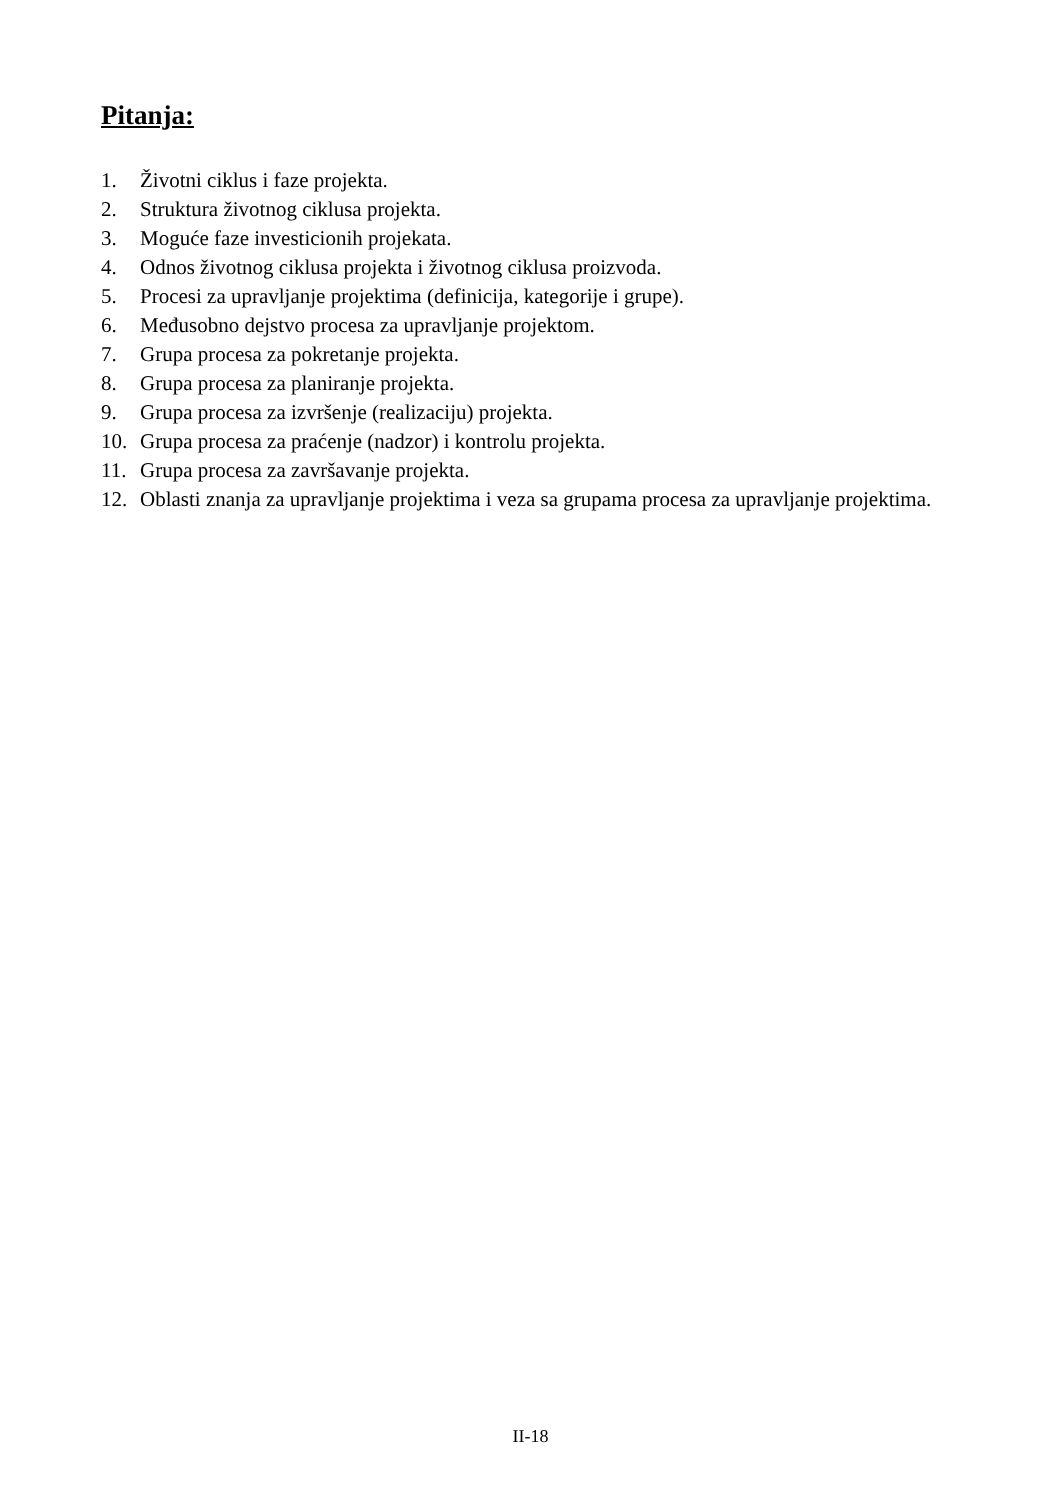Pitanja:
1. Životni ciklus i faze projekta.
2. Struktura životnog ciklusa projekta.
3. Moguće faze investicionih projekata.
4. Odnos životnog ciklusa projekta i životnog ciklusa proizvoda.
5. Procesi za upravljanje projektima (definicija, kategorije i grupe).
6. Međusobno dejstvo procesa za upravljanje projektom.
7. Grupa procesa za pokretanje projekta.
8. Grupa procesa za planiranje projekta.
9. Grupa procesa za izvršenje (realizaciju) projekta.
10. Grupa procesa za praćenje (nadzor) i kontrolu projekta.
11. Grupa procesa za završavanje projekta.
12. Oblasti znanja za upravljanje projektima i veza sa grupama procesa za upravljanje projektima.
II-18